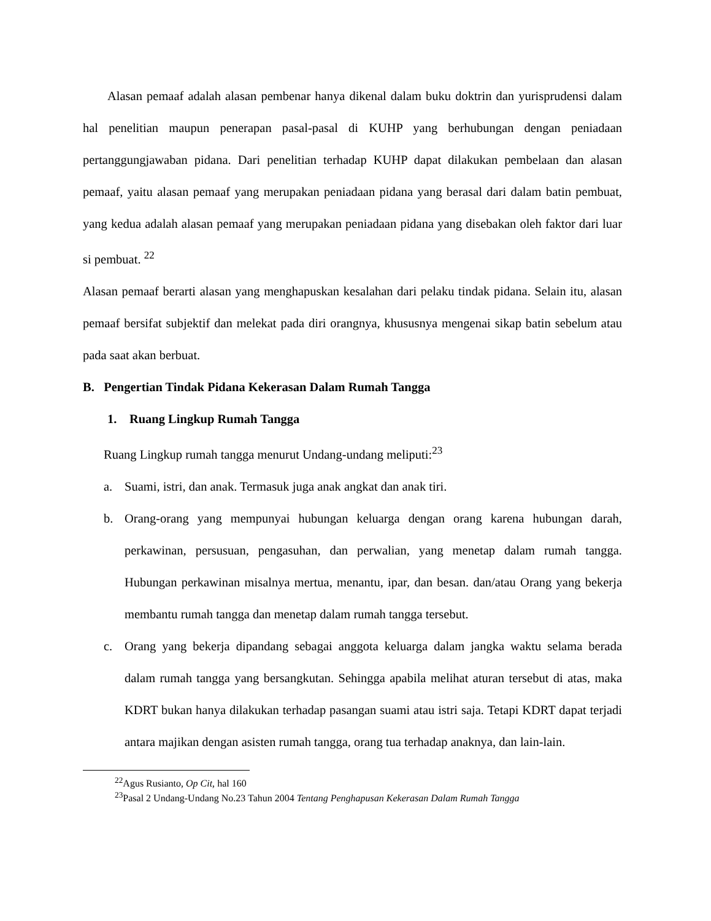Alasan pemaaf adalah alasan pembenar hanya dikenal dalam buku doktrin dan yurisprudensi dalam hal penelitian maupun penerapan pasal-pasal di KUHP yang berhubungan dengan peniadaan pertanggungjawaban pidana. Dari penelitian terhadap KUHP dapat dilakukan pembelaan dan alasan pemaaf, yaitu alasan pemaaf yang merupakan peniadaan pidana yang berasal dari dalam batin pembuat, yang kedua adalah alasan pemaaf yang merupakan peniadaan pidana yang disebakan oleh faktor dari luar si pembuat. <sup>22</sup>
Alasan pemaaf berarti alasan yang menghapuskan kesalahan dari pelaku tindak pidana. Selain itu, alasan pemaaf bersifat subjektif dan melekat pada diri orangnya, khususnya mengenai sikap batin sebelum atau pada saat akan berbuat.
B. Pengertian Tindak Pidana Kekerasan Dalam Rumah Tangga
1. Ruang Lingkup Rumah Tangga
Ruang Lingkup rumah tangga menurut Undang-undang meliputi:<sup>23</sup>
a. Suami, istri, dan anak. Termasuk juga anak angkat dan anak tiri.
b. Orang-orang yang mempunyai hubungan keluarga dengan orang karena hubungan darah, perkawinan, persusuan, pengasuhan, dan perwalian, yang menetap dalam rumah tangga. Hubungan perkawinan misalnya mertua, menantu, ipar, dan besan. dan/atau Orang yang bekerja membantu rumah tangga dan menetap dalam rumah tangga tersebut.
c. Orang yang bekerja dipandang sebagai anggota keluarga dalam jangka waktu selama berada dalam rumah tangga yang bersangkutan. Sehingga apabila melihat aturan tersebut di atas, maka KDRT bukan hanya dilakukan terhadap pasangan suami atau istri saja. Tetapi KDRT dapat terjadi antara majikan dengan asisten rumah tangga, orang tua terhadap anaknya, dan lain-lain.
<sup>22</sup> Agus Rusianto, Op Cit, hal 160
<sup>23</sup> Pasal 2 Undang-Undang No.23 Tahun 2004 Tentang Penghapusan Kekerasan Dalam Rumah Tangga